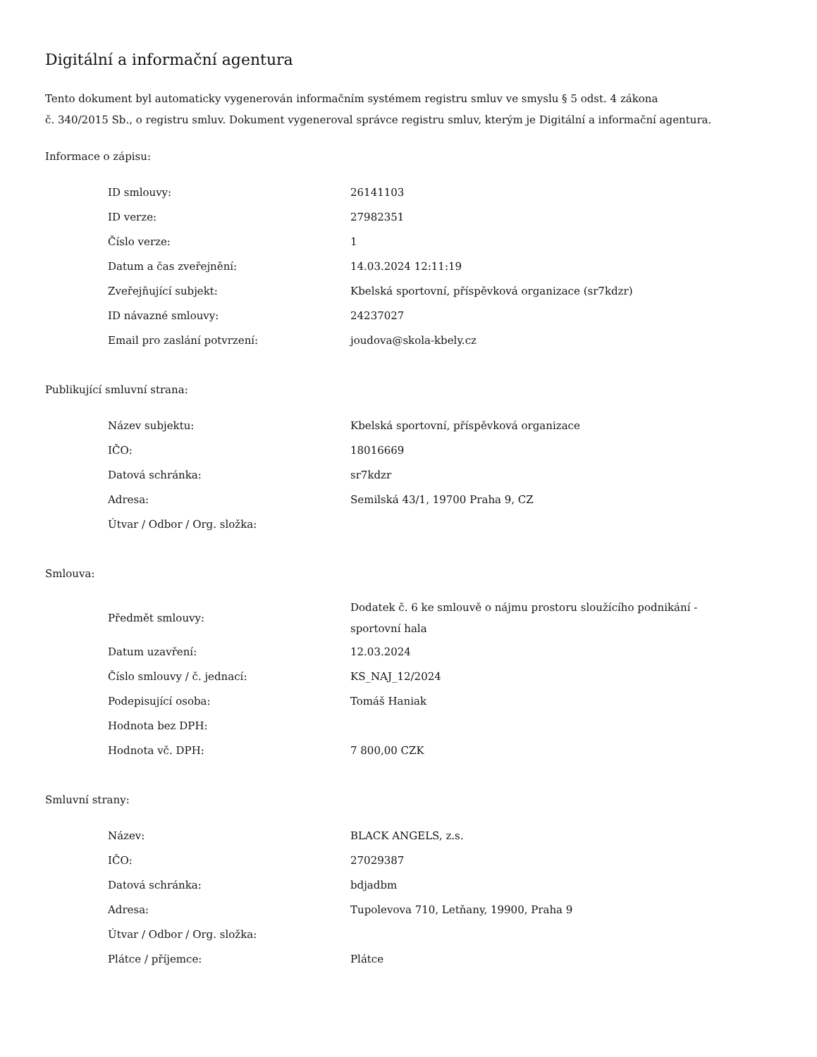Digitální a informační agentura
Tento dokument byl automaticky vygenerován informačním systémem registru smluv ve smyslu § 5 odst. 4 zákona
č. 340/2015 Sb., o registru smluv. Dokument vygeneroval správce registru smluv, kterým je Digitální a informační agentura.
Informace o zápisu:
| ID smlouvy: | 26141103 |
| ID verze: | 27982351 |
| Číslo verze: | 1 |
| Datum a čas zveřejnění: | 14.03.2024 12:11:19 |
| Zveřejňující subjekt: | Kbelská sportovní, příspěvková organizace (sr7kdzr) |
| ID návazné smlouvy: | 24237027 |
| Email pro zaslání potvrzení: | joudova@skola-kbely.cz |
Publikující smluvní strana:
| Název subjektu: | Kbelská sportovní, příspěvková organizace |
| IČO: | 18016669 |
| Datová schránka: | sr7kdzr |
| Adresa: | Semilská 43/1, 19700 Praha 9, CZ |
| Útvar / Odbor / Org. složka: | |
Smlouva:
| Předmět smlouvy: | Dodatek č. 6 ke smlouvě o nájmu prostoru sloužícího podnikání - sportovní hala |
| Datum uzavření: | 12.03.2024 |
| Číslo smlouvy / č. jednací: | KS_NAJ_12/2024 |
| Podepisující osoba: | Tomáš Haniak |
| Hodnota bez DPH: | |
| Hodnota vč. DPH: | 7 800,00 CZK |
Smluvní strany:
| Název: | BLACK ANGELS, z.s. |
| IČO: | 27029387 |
| Datová schránka: | bdjadbm |
| Adresa: | Tupolevova 710, Letňany, 19900, Praha 9 |
| Útvar / Odbor / Org. složka: | |
| Plátce / příjemce: | Plátce |